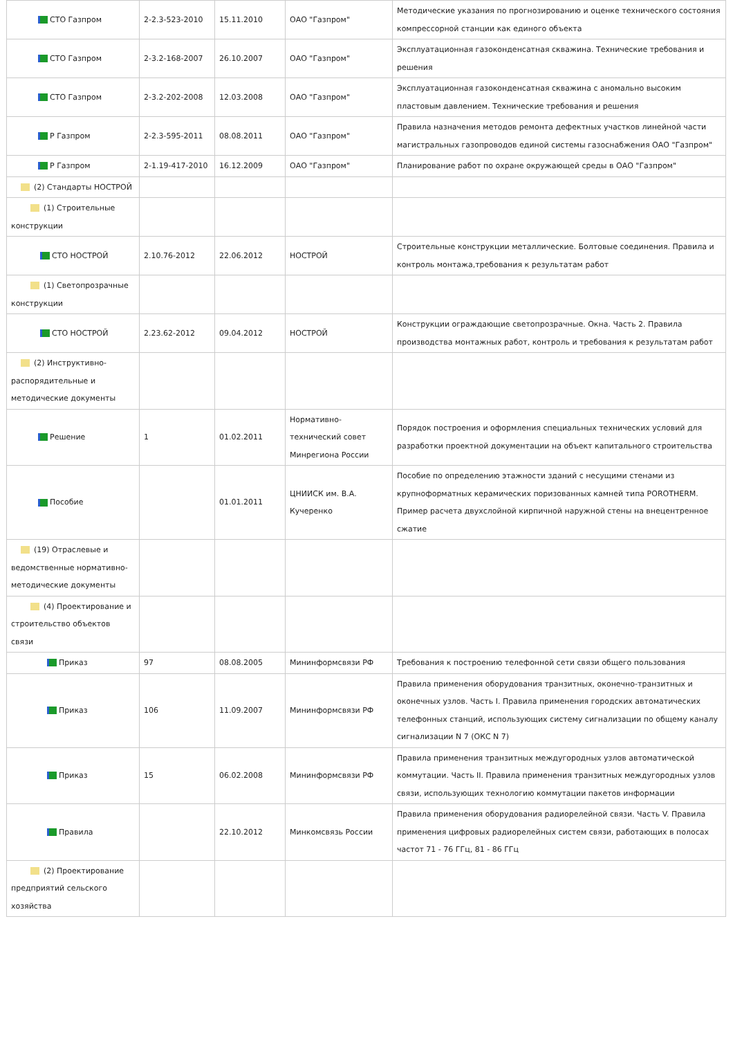| СТО Газпром | 2-2.3-523-2010 | 15.11.2010 | ОАО "Газпром" | Методические указания по прогнозированию и оценке технического состояния компрессорной станции как единого объекта |
| СТО Газпром | 2-3.2-168-2007 | 26.10.2007 | ОАО "Газпром" | Эксплуатационная газоконденсатная скважина. Технические требования и решения |
| СТО Газпром | 2-3.2-202-2008 | 12.03.2008 | ОАО "Газпром" | Эксплуатационная газоконденсатная скважина с аномально высоким пластовым давлением. Технические требования и решения |
| Р Газпром | 2-2.3-595-2011 | 08.08.2011 | ОАО "Газпром" | Правила назначения методов ремонта дефектных участков линейной части магистральных газопроводов единой системы газоснабжения ОАО "Газпром" |
| Р Газпром | 2-1.19-417-2010 | 16.12.2009 | ОАО "Газпром" | Планирование работ по охране окружающей среды в ОАО "Газпром" |
| (2) Стандарты НОСТРОЙ | | | | |
| (1) Строительные конструкции | | | | |
| СТО НОСТРОЙ | 2.10.76-2012 | 22.06.2012 | НОСТРОЙ | Строительные конструкции металлические. Болтовые соединения. Правила и контроль монтажа,требования к результатам работ |
| (1) Светопрозрачные конструкции | | | | |
| СТО НОСТРОЙ | 2.23.62-2012 | 09.04.2012 | НОСТРОЙ | Конструкции ограждающие светопрозрачные. Окна. Часть 2. Правила производства монтажных работ, контроль и требования к результатам работ |
| (2) Инструктивно-распорядительные и методические документы | | | | |
| Решение | 1 | 01.02.2011 | Нормативно-технический совет Минрегиона России | Порядок построения и оформления специальных технических условий для разработки проектной документации на объект капитального строительства |
| Пособие | | 01.01.2011 | ЦНИИСК им. В.А. Кучеренко | Пособие по определению этажности зданий с несущими стенами из крупноформатных керамических поризованных камней типа POROTHERM. Пример расчета двухслойной кирпичной наружной стены на внецентренное сжатие |
| (19) Отраслевые и ведомственные нормативно-методические документы | | | | |
| (4) Проектирование и строительство объектов связи | | | | |
| Приказ | 97 | 08.08.2005 | Мининформсвязи РФ | Требования к построению телефонной сети связи общего пользования |
| Приказ | 106 | 11.09.2007 | Мининформсвязи РФ | Правила применения оборудования транзитных, оконечно-транзитных и оконечных узлов. Часть I. Правила применения городских автоматических телефонных станций, использующих систему сигнализации по общему каналу сигнализации N 7 (ОКС N 7) |
| Приказ | 15 | 06.02.2008 | Мининформсвязи РФ | Правила применения транзитных междугородных узлов автоматической коммутации. Часть II. Правила применения транзитных междугородных узлов связи, использующих технологию коммутации пакетов информации |
| Правила | | 22.10.2012 | Минкомсвязь России | Правила применения оборудования радиорелейной связи. Часть V. Правила применения цифровых радиорелейных систем связи, работающих в полосах частот 71 - 76 ГГц, 81 - 86 ГГц |
| (2) Проектирование предприятий сельского хозяйства | | | | |